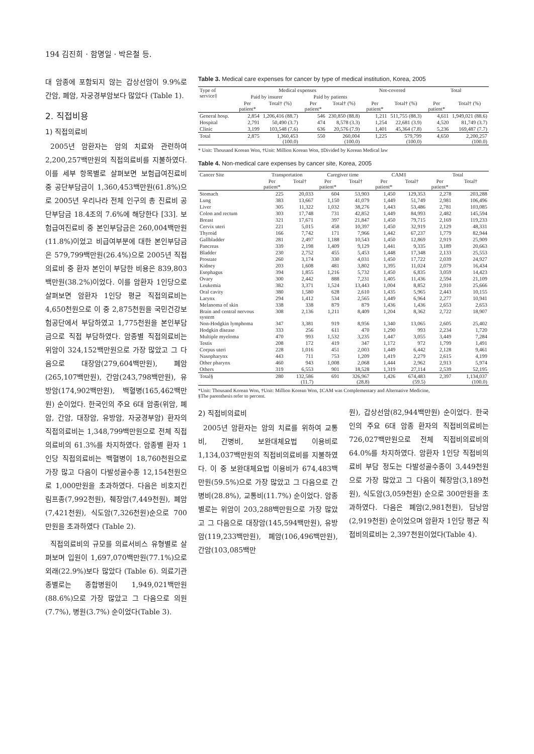194 김진희 · 함명일 · 박은철 등.
대 암종에 포함되지 않는 갑상선암이 9.9%로 간암, 폐암, 자궁경부암보다 많았다 (Table 1).
2. 직접비용
1) 직접의료비
2005년 암환자는 암의 치료와 관련하여 2,200,257백만원의 직접의료비를 지불하였다. 이를 세부 항목별로 살펴보면 보험급여진료비 중 공단부담금이 1,360,453백만원(61.8%)으로 2005년 우리나라 전체 인구의 총 진료비 공단부담금 18.4조의 7.6%에 해당한다 [33]. 보험급여진료비 중 본인부담금은 260,004백만원(11.8%)이었고 비급여부분에 대한 본인부담금은 579,799백만원(26.4%)으로 2005년 직접의료비 중 환자 본인이 부담한 비용은 839,803백만원(38.2%)이었다. 이를 암환자 1인당으로 살펴보면 암환자 1인당 평균 직접의료비는 4,650천원으로 이 중 2,875천원을 국민건강보험공단에서 부담하였고 1,775천원을 본인부담금으로 직접 부담하였다. 암종별 직접의료비는 위암이 324,152백만원으로 가장 많았고 그 다음으로 대장암(279,604백만원), 폐암(265,107백만원), 간암(243,798백만원), 유방암(174,902백만원), 백혈병(165,462백만원) 순이었다. 한국인의 주요 6대 암종(위암, 폐암, 간암, 대장암, 유방암, 자궁경부암) 환자의 직접의료비는 1,348,799백만원으로 전체 직접의료비의 61.3%를 차지하였다. 암종별 환자 1인당 직접의료비는 백혈병이 18,760천원으로 가장 많고 다음이 다발성골수종 12,154천원으로 1,000만원을 초과하였다. 다음은 비호지킨림프종(7,992천원), 췌장암(7,449천원), 폐암(7,421천원), 식도암(7,326천원)순으로 700만원을 초과하였다 (Table 2).
직접의료비의 규모를 의료서비스 유형별로 살펴보며 입원이 1,697,070백만원(77.1%)으로 외래(22.9%)보다 많았다 (Table 6). 의료기관 종별로는 종합병원이 1,949,021백만원(88.6%)으로 가장 많았고 그 다음으로 의원(7.7%), 병원(3.7%) 순이었다(Table 3).
Table 3. Medical care expenses for cancer by type of medical institution, Korea, 2005
| Type of service‡ | Medical expenses | | | | Not-covered | | Total | |
| --- | --- | --- | --- | --- | --- | --- | --- | --- |
| | Paid by insurer | | Paid by patients | | | | | |
| | Per patient* | Total† (%) | Per patient* | Total† (%) | Per patient* | Total† (%) | Per patient* | Total† (%) |
| General hosp. | 2,854 | 1,206,416 (88.7) | 546 | 230,850 (88.8) | 1,211 | 511,755 (88.3) | 4,611 | 1,949,021 (88.6) |
| Hospital | 2,791 | 50,490 (3.7) | 474 | 8,578 (3.3) | 1,254 | 22,681 (3.9) | 4,520 | 81,749 (3.7) |
| Clinic | 3,199 | 103,548 (7.6) | 636 | 20,576 (7.9) | 1,401 | 45,364 (7.8) | 5,236 | 169,487 (7.7) |
| Total | 2,875 | 1,360,453 (100.0) | 550 | 260,004 (100.0) | 1,225 | 579,799 (100.0) | 4,650 | 2,200,257 (100.0) |
* Unit: Thousand Korean Won, †Unit: Million Korean Won, ‡Divided by Korean Medical law
Table 4. Non-medical care expenses by cancer site, Korea, 2005
| Cancer Site | Transportation | | Caregiver time | | CAM‡ | | Total | |
| --- | --- | --- | --- | --- | --- | --- | --- | --- |
| | Per patient* | Total† | Per patient* | Total† | Per patient* | Total† | Per patient* | Total† |
| Stomach | 225 | 20,033 | 604 | 53,903 | 1,450 | 129,353 | 2,278 | 203,288 |
| Lung | 383 | 13,667 | 1,150 | 41,079 | 1,449 | 51,749 | 2,981 | 106,496 |
| Liver | 305 | 11,322 | 1,032 | 38,276 | 1,443 | 53,486 | 2,781 | 103,085 |
| Colon and rectum | 303 | 17,748 | 731 | 42,852 | 1,449 | 84,993 | 2,482 | 145,594 |
| Breast | 321 | 17,671 | 397 | 21,847 | 1,450 | 79,715 | 2,169 | 119,233 |
| Cervix uteri | 221 | 5,015 | 458 | 10,397 | 1,450 | 32,919 | 2,129 | 48,331 |
| Thyroid | 166 | 7,742 | 171 | 7,966 | 1,442 | 67,237 | 1,779 | 82,944 |
| Gallbladder | 281 | 2,497 | 1,188 | 10,543 | 1,450 | 12,869 | 2,919 | 25,909 |
| Pancreas | 339 | 2,198 | 1,409 | 9,129 | 1,441 | 9,335 | 3,189 | 20,663 |
| Bladder | 230 | 2,752 | 455 | 5,453 | 1,448 | 17,348 | 2,133 | 25,553 |
| Prostate | 260 | 3,174 | 330 | 4,031 | 1,450 | 17,722 | 2,039 | 24,927 |
| Kidney | 203 | 1,608 | 481 | 3,802 | 1,395 | 11,024 | 2,079 | 16,434 |
| Esophagus | 394 | 1,855 | 1,216 | 5,732 | 1,450 | 6,835 | 3,059 | 14,423 |
| Ovary | 300 | 2,442 | 888 | 7,231 | 1,405 | 11,436 | 2,594 | 21,109 |
| Leukemia | 382 | 3,371 | 1,524 | 13,443 | 1,004 | 8,852 | 2,910 | 25,666 |
| Oral cavity | 380 | 1,580 | 628 | 2,610 | 1,435 | 5,965 | 2,443 | 10,155 |
| Larynx | 294 | 1,412 | 534 | 2,565 | 1,449 | 6,964 | 2,277 | 10,941 |
| Melanoma of skin | 338 | 338 | 879 | 879 | 1,436 | 1,436 | 2,653 | 2,653 |
| Brain and central nervous system | 308 | 2,136 | 1,211 | 8,409 | 1,204 | 8,362 | 2,722 | 18,907 |
| Non-Hodgkin lymphoma | 347 | 3,381 | 919 | 8,956 | 1,340 | 13,065 | 2,605 | 25,402 |
| Hodgkin disease | 333 | 256 | 611 | 470 | 1,290 | 993 | 2,234 | 1,720 |
| Multiple myeloma | 470 | 993 | 1,532 | 3,235 | 1,447 | 3,055 | 3,449 | 7,284 |
| Testis | 208 | 172 | 419 | 347 | 1,172 | 972 | 1,799 | 1,491 |
| Corpus uteri | 228 | 1,016 | 451 | 2,003 | 1,449 | 6,442 | 2,128 | 9,461 |
| Nasopharynx | 443 | 711 | 753 | 1,209 | 1,419 | 2,279 | 2,615 | 4,199 |
| Other pharynx | 460 | 943 | 1,008 | 2,068 | 1,444 | 2,962 | 2,913 | 5,974 |
| Others | 319 | 6,553 | 901 | 18,528 | 1,319 | 27,114 | 2,539 | 52,195 |
| Total§ | 280 | 132,586 (11.7) | 691 | 326,967 (28.8) | 1,426 | 674,483 (59.5) | 2,397 | 1,134,037 (100.0) |
*Unit: Thousand Korean Won, †Unit: Million Korean Won, ‡CAM was Complementary and Alternative Medicine,
§The parenthesis refer to percent.
2) 직접비의료비
2005년 암환자는 암의 치료를 위하여 교통비, 간병비, 보완대체요법 이용비로 1,134,037백만원의 직접비의료비를 지불하였다. 이 중 보완대체요법 이용비가 674,483백만원(59.5%)으로 가장 많았고 그 다음으로 간병비(28.8%), 교통비(11.7%) 순이었다. 암종별로는 위암이 203,288백만원으로 가장 많았고 그 다음으로 대장암(145,594백만원), 유방암(119,233백만원), 폐암(106,496백만원), 간암(103,085백만
원), 갑상선암(82,944백만원) 순이었다. 한국인의 주요 6대 암종 환자의 직접비의료비는 726,027백만원으로 전체 직접비의료비의 64.0%를 차지하였다. 암환자 1인당 직접비의료비 부담 정도는 다발성골수종이 3,449천원으로 가장 많았고 그 다음이 췌장암(3,189천원), 식도암(3,059천원) 순으로 300만원을 초과하였다. 다음은 폐암(2,981천원), 담낭암(2,919천원) 순이었으며 암환자 1인당 평균 직접비의료비는 2,397천원이었다(Table 4).